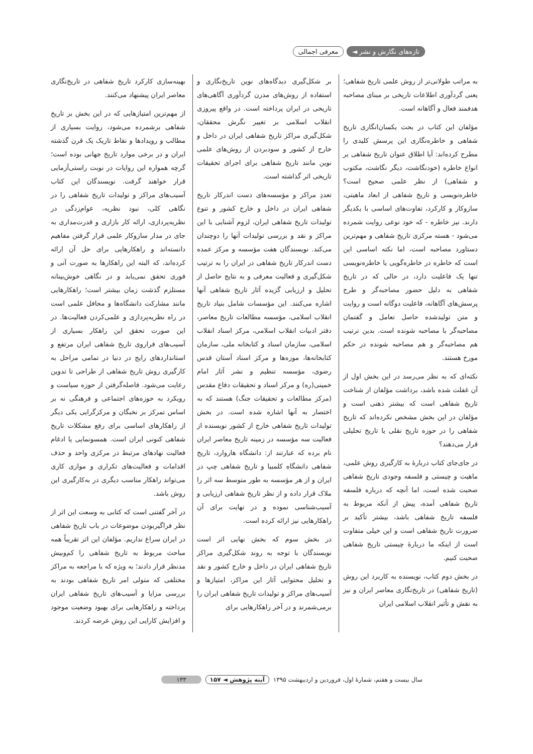تازه‌های نگارش و نشر ◄ معرفی اجمالی
به مراتب طولانی‌تر از روش علمی تاریخ شفاهی؛ یعنی گردآوری اطلاعات تاریخی بر مبنای مصاحبه هدفمند فعال و آگاهانه است.
مؤلفان این کتاب در بحث یکسان‌انگاری تاریخ شفاهی و خاطره‌نگاری این پرسش کلیدی را مطرح کرده‌اند: آیا اطلاق عنوان تاریخ شفاهی بر انواع خاطره (خودنگاشت، دیگر نگاشت، مکتوب و شفاهی) از نظر علمی صحیح است؟ خاطره‌نویسی و تاریخ شفاهی از ابعاد ماهیتی، سازوکار و کارکرد، تفاوت‌های اساسی با یکدیگر دارند. نیز خاطره - که خود نوعی روایت شمرده می‌شود - هسته مرکزی تاریخ شفاهی و مهم‌ترین دستاورد مصاحبه است، اما نکته اساسی این است که خاطره در خاطره‌گویی یا خاطره‌نویسی تنها یک فاعلیت دارد، در حالی که در تاریخ شفاهی به دلیل حضور مصاحبه‌گر و طرح پرسش‌های آگاهانه، فاعلیت دوگانه است و روایت و متن تولیدشده حاصل تعامل و گفتمان مصاحبه‌گر با مصاحبه شونده است. بدین ترتیب هم مصاحبه‌گر و هم مصاحبه شونده در حکم مورخ هستند.
نکته‌ای که به نظر می‌رسد در این بخش اول از آن غفلت شده باشد، برداشت مؤلفان از شناخت تاریخ شفاهی است که بیشتر ذهنی است و مؤلفان در این بخش مشخص نکرده‌اند که تاریخ شفاهی را در حوزه تاریخ نقلی یا تاریخ تحلیلی قرار می‌دهند؟
در جای‌جای کتاب دربارهٔ به کارگیری روش علمی، ماهیت و چیستی و فلسفه وجودی تاریخ شفاهی صحبت شده است، اما آنچه که درباره فلسفه تاریخ شفاهی آمده، پیش از آنکه مربوط به فلسفه تاریخ شفاهی باشد، بیشتر تأکید بر ضرورت تاریخ شفاهی است و این خیلی متفاوت است از اینکه ما دربارهٔ چیستی تاریخ شفاهی صحبت کنیم.
در بخش دوم کتاب، نویسنده به کاربرد این روش (تاریخ شفاهی) در تاریخ‌نگاری معاصر ایران و نیز به نقش و تأثیر انقلاب اسلامی ایران
بر شکل‌گیری دیدگاه‌های نوین تاریخ‌نگاری و استفاده از روش‌های مدرن گردآوری آگاهی‌های تاریخی در ایران پرداخته است. در واقع پیروزی انقلاب اسلامی بر تغییر نگرش محققان، شکل‌گیری مراکز تاریخ شفاهی ایران در داخل و خارج از کشور و سودبردن از روش‌های علمی نوین مانند تاریخ شفاهی برای اجرای تحقیقات تاریخی اثر گذاشته است.
تعددِ مراکز و مؤسسه‌های دست اندرکار تاریخ شفاهی ایران در داخل و خارج کشور و تنوع تولیدات تاریخ شفاهی ایران، لزوم آشنایی با این مراکز و نقد و بررسی تولیدات آنها را دوچندان می‌کند. نویسندگان هفت مؤسسه و مرکز عمده دست اندرکار تاریخ شفاهی در ایران را به ترتیب شکل‌گیری و فعالیت معرفی و به نتایج حاصل از تحلیل و ارزیابی گزیده آثار تاریخ شفاهی آنها اشاره می‌کنند. این مؤسسات شامل بنیاد تاریخ انقلاب اسلامی، مؤسسه مطالعات تاریخ معاصر، دفتر ادبیات انقلاب اسلامی، مرکز اسناد انقلاب اسلامی، سازمان اسناد و کتابخانه ملی، سازمان کتابخانه‌ها، موزه‌ها و مرکز اسناد آستان قدس رضوی، مؤسسه تنظیم و نشر آثار امام خمینی(ره) و مرکز اسناد و تحقیقات دفاع مقدس (مرکز مطالعات و تحقیقات جنگ) هستند که به اختصار به آنها اشاره شده است. در بخش تولیدات تاریخ شفاهی خارج از کشور نویسنده از فعالیت سه مؤسسه در زمینه تاریخ معاصر ایران نام برده که عبارتند از: دانشگاه هاروارد، تاریخ شفاهی دانشگاه کلمبیا و تاریخ شفاهی چپ در ایران و از هر مؤسسه به طور متوسط سه اثر را ملاک قرار داده و از نظر تاریخ شفاهی ارزیابی و آسیب‌شناسی نموده و در نهایت برای آن راهکارهایی نیز ارائه کرده است.
در بخش سوم که بخش نهایی اثر است نویسندگان با توجه به روند شکل‌گیری مراکز تاریخ شفاهی ایران در داخل و خارج کشور و نقد و تحلیل محتوایی آثار این مراکز، امتیازها و آسیب‌های مراکز و تولیدات تاریخ شفاهی ایران را برمی‌شمرند و در آخر راهکارهایی برای
بهینه‌سازی کارکرد تاریخ شفاهی در تاریخ‌نگاری معاصر ایران پیشنهاد می‌کنند.
از مهم‌ترین امتیازهایی که در این بخش بر تاریخ شفاهی برشمرده می‌شود، روایت بسیاری از مطالب و رویدادها و نقاط تاریک یک قرن گذشته ایران و در برخی موارد تاریخ جهانی بوده است؛ گرچه همواره این روایات در نوبت راستی‌آزمایی قرار خواهند گرفت. نویسندگان این کتاب آسیب‌های مراکز و تولیدات تاریخ شفاهی را در نگاهی کلی، نبود نظریه، عوام‌زدگی در نظریه‌پردازی، ارائه کار بازاری و قدرت‌مداری به جای در مدار سازوکار علمی قرار گرفتن مفاهیم دانسته‌اند و راهکارهایی برای حل آن ارائه کرده‌اند، که البته این راهکارها به صورت آنی و فوری تحقق نمی‌یابد و در نگاهی خوش‌بینانه مستلزم گذشت زمان بیشتر است؛ راهکارهایی مانند مشارکت دانشگاه‌ها و محافل علمی است در راه نظریه‌پردازی و علمی‌کردن فعالیت‌ها. در این صورت تحقق این راهکار بسیاری از آسیب‌های فراروی تاریخ شفاهی ایران مرتفع و استانداردهای رایج در دنیا در تمامی مراحل به کارگیری روش تاریخ شفاهی از طراحی تا تدوین رعایت می‌شود. فاصله‌گرفتن از حوزه سیاست و رویکرد به حوزه‌های اجتماعی و فرهنگی نه بر اساس تمرکز بر نخبگان و مرکزگرایی یکی دیگر از راهکارهای اساسی برای رفع مشکلات تاریخ شفاهی کنونی ایران است. همسونمایی یا ادغام فعالیت نهادهای مرتبط در مرکزی واحد و حذف اقدامات و فعالیت‌های تکراری و موازی کاری می‌تواند راهکار مناسب دیگری در به‌کارگیری این روش باشد.
در آخر گفتنی است که کتابی به وسعت این اثر از نظر فراگیربودن موضوعات در باب تاریخ شفاهی در ایران سراغ نداریم. مؤلفان این اثر تقریباً همه مباحث مربوط به تاریخ شفاهی را کم‌وبیش مدنظر قرار دادند؛ به ویژه که با مراجعه به مراکز مختلفی که متولی امر تاریخ شفاهی بودند به بررسی مزایا و آسیب‌های تاریخ شفاهی ایران پرداخته و راهکارهایی برای بهبود وضعیت موجود و افزایش کارایی این روش عرضه کردند.
سال بیست و هفتم، شمارهٔ اول، فروردین و اردیبهشت ۱۳۹۵ آینه پژوهش ◄ ۱۵۷ ۱۳۳